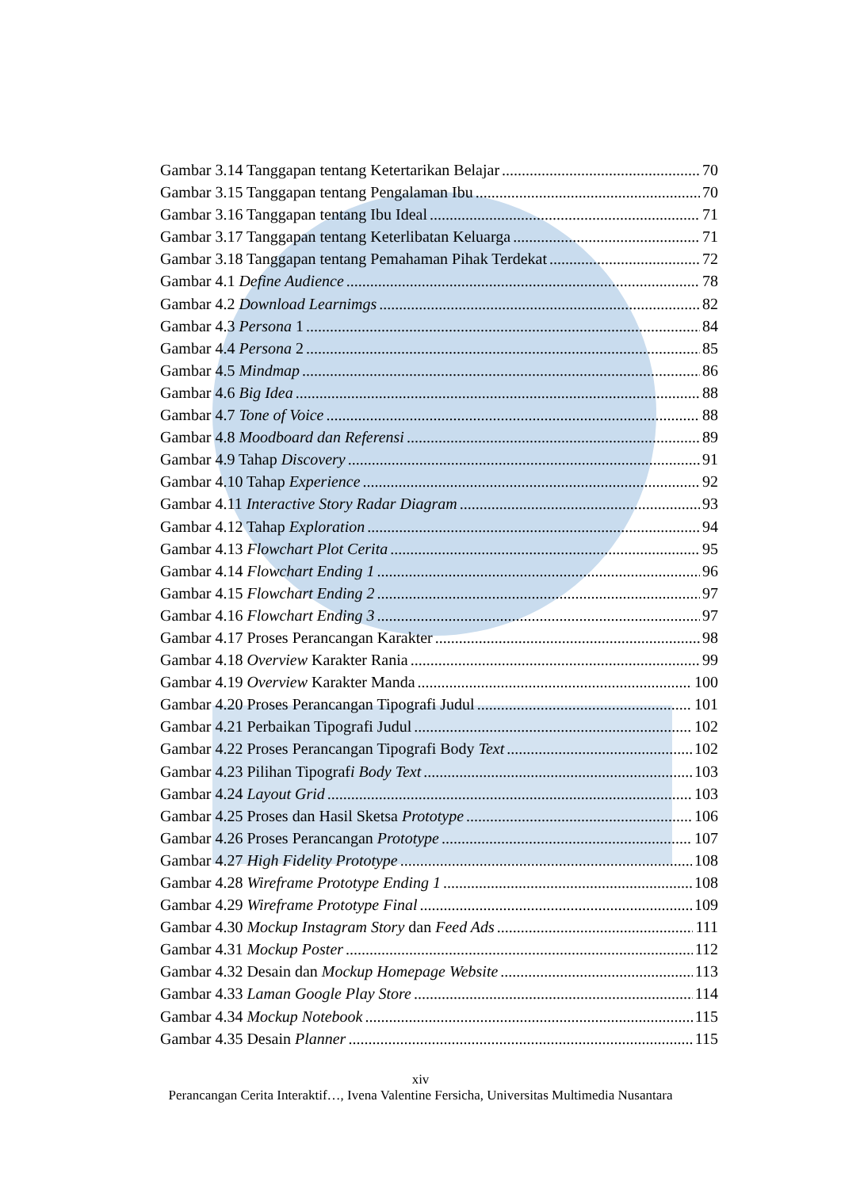Gambar 3.14 Tanggapan tentang Ketertarikan Belajar 70
Gambar 3.15 Tanggapan tentang Pengalaman Ibu 70
Gambar 3.16 Tanggapan tentang Ibu Ideal 71
Gambar 3.17 Tanggapan tentang Keterlibatan Keluarga 71
Gambar 3.18 Tanggapan tentang Pemahaman Pihak Terdekat 72
Gambar 4.1 Define Audience 78
Gambar 4.2 Download Learnimgs 82
Gambar 4.3 Persona 1 84
Gambar 4.4 Persona 2 85
Gambar 4.5 Mindmap 86
Gambar 4.6 Big Idea 88
Gambar 4.7 Tone of Voice 88
Gambar 4.8 Moodboard dan Referensi 89
Gambar 4.9 Tahap Discovery 91
Gambar 4.10 Tahap Experience 92
Gambar 4.11 Interactive Story Radar Diagram 93
Gambar 4.12 Tahap Exploration 94
Gambar 4.13 Flowchart Plot Cerita 95
Gambar 4.14 Flowchart Ending 1 96
Gambar 4.15 Flowchart Ending 2 97
Gambar 4.16 Flowchart Ending 3 97
Gambar 4.17 Proses Perancangan Karakter 98
Gambar 4.18 Overview Karakter Rania 99
Gambar 4.19 Overview Karakter Manda 100
Gambar 4.20 Proses Perancangan Tipografi Judul 101
Gambar 4.21 Perbaikan Tipografi Judul 102
Gambar 4.22 Proses Perancangan Tipografi Body Text 102
Gambar 4.23 Pilihan Tipografi Body Text 103
Gambar 4.24 Layout Grid 103
Gambar 4.25 Proses dan Hasil Sketsa Prototype 106
Gambar 4.26 Proses Perancangan Prototype 107
Gambar 4.27 High Fidelity Prototype 108
Gambar 4.28 Wireframe Prototype Ending 1 108
Gambar 4.29 Wireframe Prototype Final 109
Gambar 4.30 Mockup Instagram Story dan Feed Ads 111
Gambar 4.31 Mockup Poster 112
Gambar 4.32 Desain dan Mockup Homepage Website 113
Gambar 4.33 Laman Google Play Store 114
Gambar 4.34 Mockup Notebook 115
Gambar 4.35 Desain Planner 115
xiv
Perancangan Cerita Interaktif…, Ivena Valentine Fersicha, Universitas Multimedia Nusantara